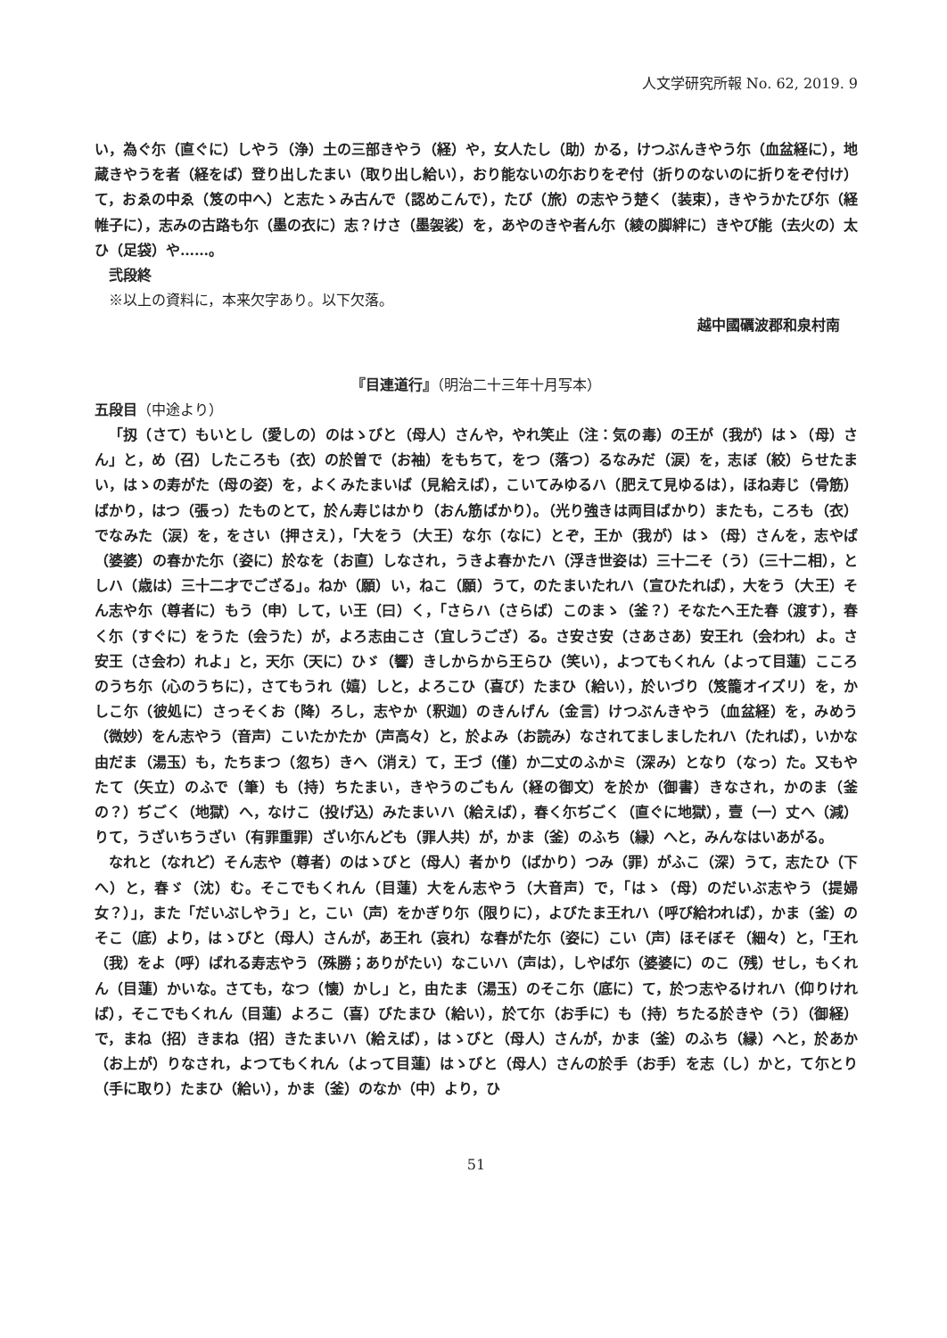人文学研究所報 No. 62, 2019. 9
い，為ぐ尓（直ぐに）しやう（浄）土の三部きやう（経）や，女人たし（助）かる，けつぶんきやう尓（血盆経に），地蔵きやうを者（経をば）登り出したまい（取り出し給い），おり能ないの尓おりをぞ付（折りのないのに折りをぞ付け）て，おゑの中ゑ（笈の中へ）と志たゝみ古んで（認めこんで），たび（旅）の志やう楚く（装束），きやうかたび尓（経帷子に），志みの古路も尓（墨の衣に）志？けさ（墨袈裟）を，あやのきや者ん尓（綾の脚絆に）きやび能（去火の）太ひ（足袋）や……。
弐段終
※以上の資料に，本来欠字あり。以下欠落。
越中國礪波郡和泉村南
『目連道行』（明治二十三年十月写本）
五段目（中途より）
「扨（さて）もいとし（愛しの）のはゝびと（母人）さんや，やれ笑止（注：気の毒）の王が（我が）はゝ（母）さん」と，め（召）したころも（衣）の於曽で（お袖）をもちて，をつ（落つ）るなみだ（涙）を，志ぼ（絞）らせたまい，はゝの寿がた（母の姿）を，よくみたまいば（見給えば），こいてみゆるハ（肥えて見ゆるは），ほね寿じ（骨筋）ばかり，はつ（張っ）たものとて，於ん寿じはかり（おん筋ばかり）。（光り強きは両目ばかり）またも，ころも（衣）でなみた（涙）を，をさい（押さえ），「大をう（大王）な尓（なに）とぞ，王か（我が）はゝ（母）さんを，志やば（婆婆）の春かた尓（姿に）於なを（お直）しなされ，うきよ春かたハ（浮き世姿は）三十二そ（う）（三十二相），としハ（歳は）三十二才でござる」。ねか（願）い，ねこ（願）うて，のたまいたれハ（宣ひたれば），大をう（大王）そん志や尓（尊者に）もう（申）して，い王（曰）く，「さらハ（さらば）このまゝ（釜？）そなたへ王た春（渡す），春く尓（すぐに）をうた（会うた）が，よろ志由こさ（宜しうござ）る。さ安さ安（さあさあ）安王れ（会われ）よ。さ安王（さ会わ）れよ」と，天尓（天に）ひゞ（響）きしからから王らひ（笑い），よつてもくれん（よって目蓮）こころのうち尓（心のうちに），さてもうれ（嬉）しと，よろこひ（喜び）たまひ（給い），於いづり（笈籠オイズリ）を，かしこ尓（彼処に）さっそくお（降）ろし，志やか（釈迦）のきんげん（金言）けつぶんきやう（血盆経）を，みめう（微妙）をん志やう（音声）こいたかたか（声高々）と，於よみ（お読み）なされてましましたれハ（たれば），いかな由だま（湯玉）も，たちまつ（忽ち）きへ（消え）て，王づ（僅）か二丈のふかミ（深み）となり（なっ）た。又もやたて（矢立）のふで（筆）も（持）ちたまい，きやうのごもん（経の御文）を於か（御書）きなされ，かのま（釜の？）ぢごく（地獄）へ，なけこ（投げ込）みたまいハ（給えば），春く尓ぢごく（直ぐに地獄），壹（一）丈へ（減）りて，うざいちうざい（有罪重罪）ざい尓んども（罪人共）が，かま（釜）のふち（縁）へと，みんなはいあがる。
なれと（なれど）そん志や（尊者）のはゝびと（母人）者かり（ばかり）つみ（罪）がふこ（深）うて，志たひ（下へ）と，春ゞ（沈）む。そこでもくれん（目蓮）大をん志やう（大音声）で，「はゝ（母）のだいぶ志やう（提婦女？）」，また「だいぶしやう」と，こい（声）をかぎり尓（限りに），よびたま王れハ（呼び給われば），かま（釜）のそこ（底）より，はゝびと（母人）さんが，あ王れ（哀れ）な春がた尓（姿に）こい（声）ほそぼそ（細々）と，「王れ（我）をよ（呼）ばれる寿志やう（殊勝；ありがたい）なこいハ（声は），しやば尓（婆婆に）のこ（残）せし，もくれん（目蓮）かいな。さても，なつ（懐）かし」と，由たま（湯玉）のそこ尓（底に）て，於つ志やるけれハ（仰りければ），そこでもくれん（目蓮）よろこ（喜）びたまひ（給い），於て尓（お手に）も（持）ちたる於きや（う）（御経）で，まね（招）きまね（招）きたまいハ（給えば），はゝびと（母人）さんが，かま（釜）のふち（縁）へと，於あか（お上が）りなされ，よつてもくれん（よって目蓮）はゝびと（母人）さんの於手（お手）を志（し）かと，て尓とり（手に取り）たまひ（給い），かま（釜）のなか（中）より，ひ
51